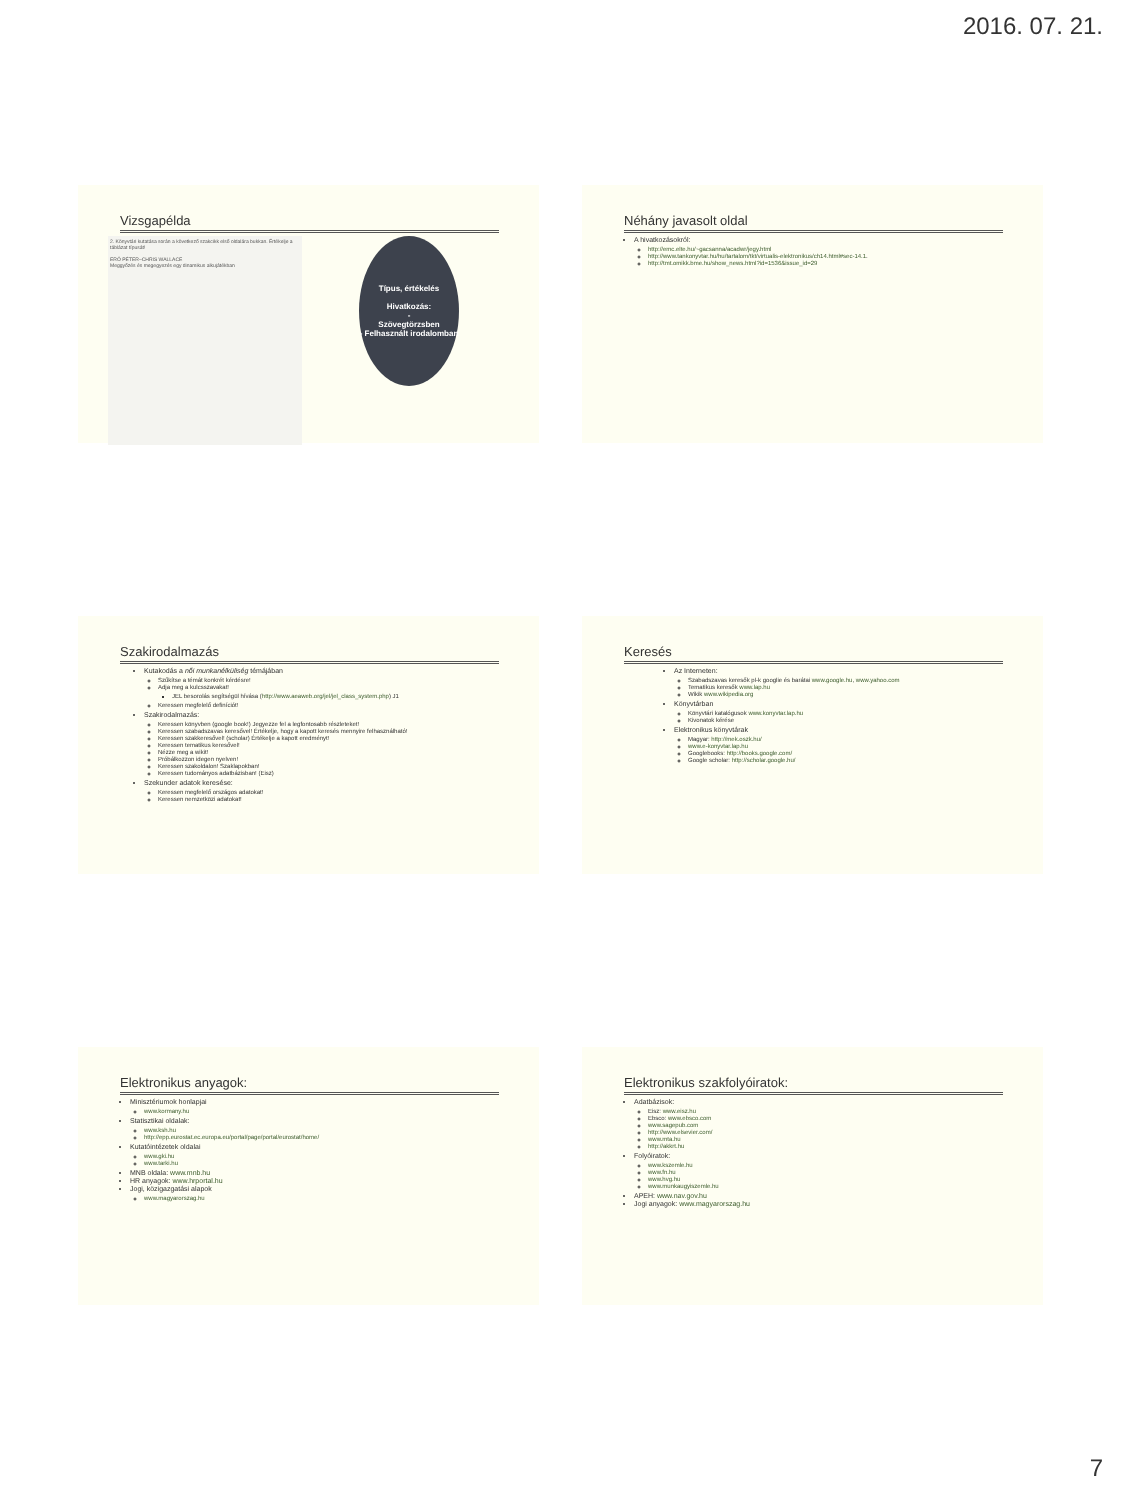2016. 07. 21.
Vizsgapélda
Típus, értékelés
Hivatkozás:
-
Szövegtörzsben
- Felhasznált irodalomban
2. Könyvtári kutatása során a következő szakcikk első oldalára bukkan. Értékelje a táblázat típusát!
ERŐ PÉTER–CHRIS WALLACE
Meggyőzés és megegyezés egy dinamikus alkujátékban
Néhány javasolt oldal
A hivatkozásokról:
http://emc.elte.hu/~gacsanna/acadwr/jegy.html
http://www.tankonyvtar.hu/hu/tartalom/tkt/virtualis-elektronikus/ch14.html#sec-14.1.
http://tmt.omikk.bme.hu/show_news.html?id=1536&issue_id=29
Szakirodalmazás
Kutakodás a női munkanélküliség témájában
Szűkítse a témát konkrét kérdésre!
Adja meg a kulcsszavakat!
JEL besorolás segítségül hívása (http://www.aeaweb.org/jel/jel_class_system.php) J1
Keressen megfelelő definíciót!
Szakirodalmazás:
Keressen könyvben (google book!) Jegyezze fel a legfontosabb részleteket!
Keressen szabadszavas keresővel! Értékelje, hogy a kapott keresés mennyire felhasználható!
Keressen szakkeresővel! (scholar) Értékelje a kapott eredményt!
Keressen tematikus keresővel!
Nézze meg a wikit!
Próbálkozzon idegen nyelven!
Keressen szakoldalon! Szaklapokban!
Keressen tudományos adatbázisban! (Eisz)
Szekunder adatok keresése:
Keressen megfelelő országos adatokat!
Keressen nemzetközi adatokat!
Keresés
Az Interneten:
Szabadszavas keresők pl-k googlie és barátai www.google.hu, www.yahoo.com
Tematikus keresők www.lap.hu
Wikik www.wikipedia.org
Könyvtárban
Könyvtári katalógusok www.konyvtar.lap.hu
Kivonatok kérése
Elektronikus könyvtárak
Magyar: http://mek.oszk.hu/
www.e-konyvtar.lap.hu
Googlebooks: http://books.google.com/
Google scholar: http://scholar.google.hu/
Elektronikus anyagok:
Minisztériumok honlapjai
www.kormany.hu
Statisztikai oldalak:
www.ksh.hu
http://epp.eurostat.ec.europa.eu/portal/page/portal/eurostat/home/
Kutatóintézetek oldalai
www.gki.hu
www.tarki.hu
MNB oldala: www.mnb.hu
HR anyagok: www.hrportal.hu
Jogi, közigazgatási alapok
www.magyarorszag.hu
Elektronikus szakfolyóiratok:
Adatbázisok:
Eisz: www.eisz.hu
Ebsco: www.ebsco.com
www.sagepub.com
http://www.elsevier.com/
www.mta.hu
http://akkrt.hu
Folyóiratok:
www.kszemle.hu
www.fn.hu
www.hvg.hu
www.munkaugyiszemle.hu
APEH: www.nav.gov.hu
Jogi anyagok: www.magyarorszag.hu
7